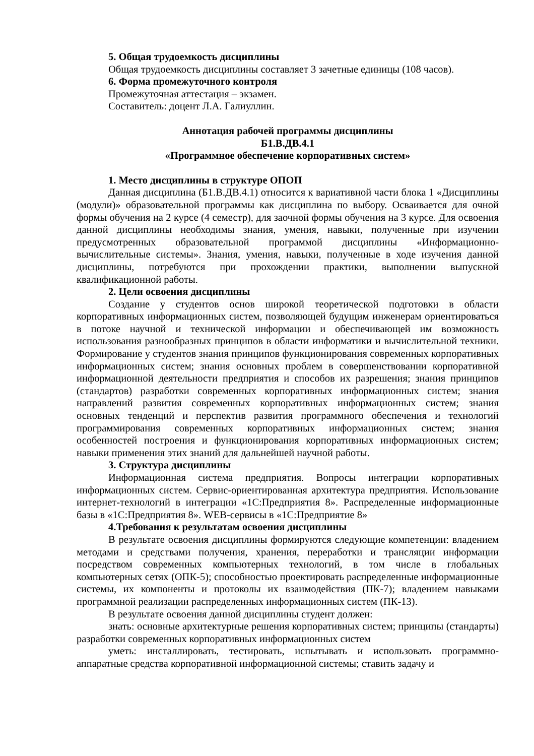5. Общая трудоемкость дисциплины
Общая трудоемкость дисциплины составляет 3 зачетные единицы (108 часов).
6. Форма промежуточного контроля
Промежуточная аттестация – экзамен.
Составитель: доцент Л.А. Галиуллин.
Аннотация рабочей программы дисциплины
Б1.В.ДВ.4.1
«Программное обеспечение корпоративных систем»
1. Место дисциплины в структуре ОПОП
Данная дисциплина (Б1.В.ДВ.4.1) относится к вариативной части блока 1 «Дисциплины (модули)» образовательной программы как дисциплина по выбору. Осваивается для очной формы обучения на 2 курсе (4 семестр), для заочной формы обучения на 3 курсе. Для освоения данной дисциплины необходимы знания, умения, навыки, полученные при изучении предусмотренных образовательной программой дисциплины «Информационно-вычислительные системы». Знания, умения, навыки, полученные в ходе изучения данной дисциплины, потребуются при прохождении практики, выполнении выпускной квалификационной работы.
2. Цели освоения дисциплины
Создание у студентов основ широкой теоретической подготовки в области корпоративных информационных систем, позволяющей будущим инженерам ориентироваться в потоке научной и технической информации и обеспечивающей им возможность использования разнообразных принципов в области информатики и вычислительной техники. Формирование у студентов знания принципов функционирования современных корпоративных информационных систем; знания основных проблем в совершенствовании корпоративной информационной деятельности предприятия и способов их разрешения; знания принципов (стандартов) разработки современных корпоративных информационных систем; знания направлений развития современных корпоративных информационных систем; знания основных тенденций и перспектив развития программного обеспечения и технологий программирования современных корпоративных информационных систем; знания особенностей построения и функционирования корпоративных информационных систем; навыки применения этих знаний для дальнейшей научной работы.
3. Структура дисциплины
Информационная система предприятия. Вопросы интеграции корпоративных информационных систем. Сервис-ориентированная архитектура предприятия. Использование интернет-технологий в интеграции «1С:Предприятия 8». Распределенные информационные базы в «1С:Предприятия 8». WEB-сервисы в «1С:Предприятие 8»
4.Требования к результатам освоения дисциплины
В результате освоения дисциплины формируются следующие компетенции: владением методами и средствами получения, хранения, переработки и трансляции информации посредством современных компьютерных технологий, в том числе в глобальных компьютерных сетях (ОПК-5); способностью проектировать распределенные информационные системы, их компоненты и протоколы их взаимодействия (ПК-7); владением навыками программной реализации распределенных информационных систем (ПК-13).
В результате освоения данной дисциплины студент должен:
знать: основные архитектурные решения корпоративных систем; принципы (стандарты) разработки современных корпоративных информационных систем
уметь: инсталлировать, тестировать, испытывать и использовать программно-аппаратные средства корпоративной информационной системы; ставить задачу и